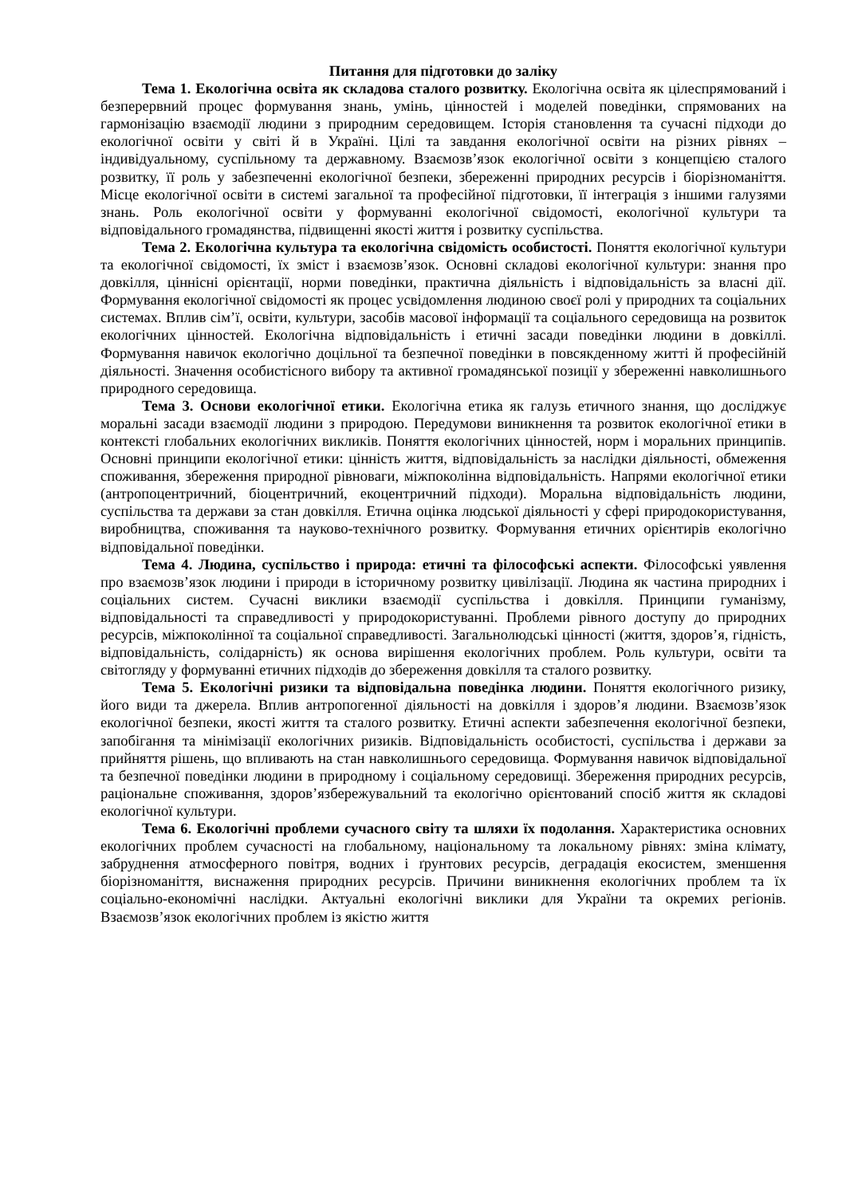Питання для підготовки до заліку
Тема 1. Екологічна освіта як складова сталого розвитку. Екологічна освіта як цілеспрямований і безперервний процес формування знань, умінь, цінностей і моделей поведінки, спрямованих на гармонізацію взаємодії людини з природним середовищем. Історія становлення та сучасні підходи до екологічної освіти у світі й в Україні. Цілі та завдання екологічної освіти на різних рівнях – індивідуальному, суспільному та державному. Взаємозв’язок екологічної освіти з концепцією сталого розвитку, її роль у забезпеченні екологічної безпеки, збереженні природних ресурсів і біорізноманіття. Місце екологічної освіти в системі загальної та професійної підготовки, її інтеграція з іншими галузями знань. Роль екологічної освіти у формуванні екологічної свідомості, екологічної культури та відповідального громадянства, підвищенні якості життя і розвитку суспільства.
Тема 2. Екологічна культура та екологічна свідомість особистості. Поняття екологічної культури та екологічної свідомості, їх зміст і взаємозв’язок. Основні складові екологічної культури: знання про довкілля, ціннісні орієнтації, норми поведінки, практична діяльність і відповідальність за власні дії. Формування екологічної свідомості як процес усвідомлення людиною своєї ролі у природних та соціальних системах. Вплив сім’ї, освіти, культури, засобів масової інформації та соціального середовища на розвиток екологічних цінностей. Екологічна відповідальність і етичні засади поведінки людини в довкіллі. Формування навичок екологічно доцільної та безпечної поведінки в повсякденному житті й професійній діяльності. Значення особистісного вибору та активної громадянської позиції у збереженні навколишнього природного середовища.
Тема 3. Основи екологічної етики. Екологічна етика як галузь етичного знання, що досліджує моральні засади взаємодії людини з природою. Передумови виникнення та розвиток екологічної етики в контексті глобальних екологічних викликів. Поняття екологічних цінностей, норм і моральних принципів. Основні принципи екологічної етики: цінність життя, відповідальність за наслідки діяльності, обмеження споживання, збереження природної рівноваги, міжпоколінна відповідальність. Напрями екологічної етики (антропоцентричний, біоцентричний, екоцентричний підходи). Моральна відповідальність людини, суспільства та держави за стан довкілля. Етична оцінка людської діяльності у сфері природокористування, виробництва, споживання та науково-технічного розвитку. Формування етичних орієнтирів екологічно відповідальної поведінки.
Тема 4. Людина, суспільство і природа: етичні та філософські аспекти. Філософські уявлення про взаємозв’язок людини і природи в історичному розвитку цивілізації. Людина як частина природних і соціальних систем. Сучасні виклики взаємодії суспільства і довкілля. Принципи гуманізму, відповідальності та справедливості у природокористуванні. Проблеми рівного доступу до природних ресурсів, міжпоколінної та соціальної справедливості. Загальнолюдські цінності (життя, здоров’я, гідність, відповідальність, солідарність) як основа вирішення екологічних проблем. Роль культури, освіти та світогляду у формуванні етичних підходів до збереження довкілля та сталого розвитку.
Тема 5. Екологічні ризики та відповідальна поведінка людини. Поняття екологічного ризику, його види та джерела. Вплив антропогенної діяльності на довкілля і здоров’я людини. Взаємозв’язок екологічної безпеки, якості життя та сталого розвитку. Етичні аспекти забезпечення екологічної безпеки, запобігання та мінімізації екологічних ризиків. Відповідальність особистості, суспільства і держави за прийняття рішень, що впливають на стан навколишнього середовища. Формування навичок відповідальної та безпечної поведінки людини в природному і соціальному середовищі. Збереження природних ресурсів, раціональне споживання, здоров’язбережувальний та екологічно орієнтований спосіб життя як складові екологічної культури.
Тема 6. Екологічні проблеми сучасного світу та шляхи їх подолання. Характеристика основних екологічних проблем сучасності на глобальному, національному та локальному рівнях: зміна клімату, забруднення атмосферного повітря, водних і ґрунтових ресурсів, деградація екосистем, зменшення біорізноманіття, виснаження природних ресурсів. Причини виникнення екологічних проблем та їх соціально-економічні наслідки. Актуальні екологічні виклики для України та окремих регіонів. Взаємозв’язок екологічних проблем із якістю життя